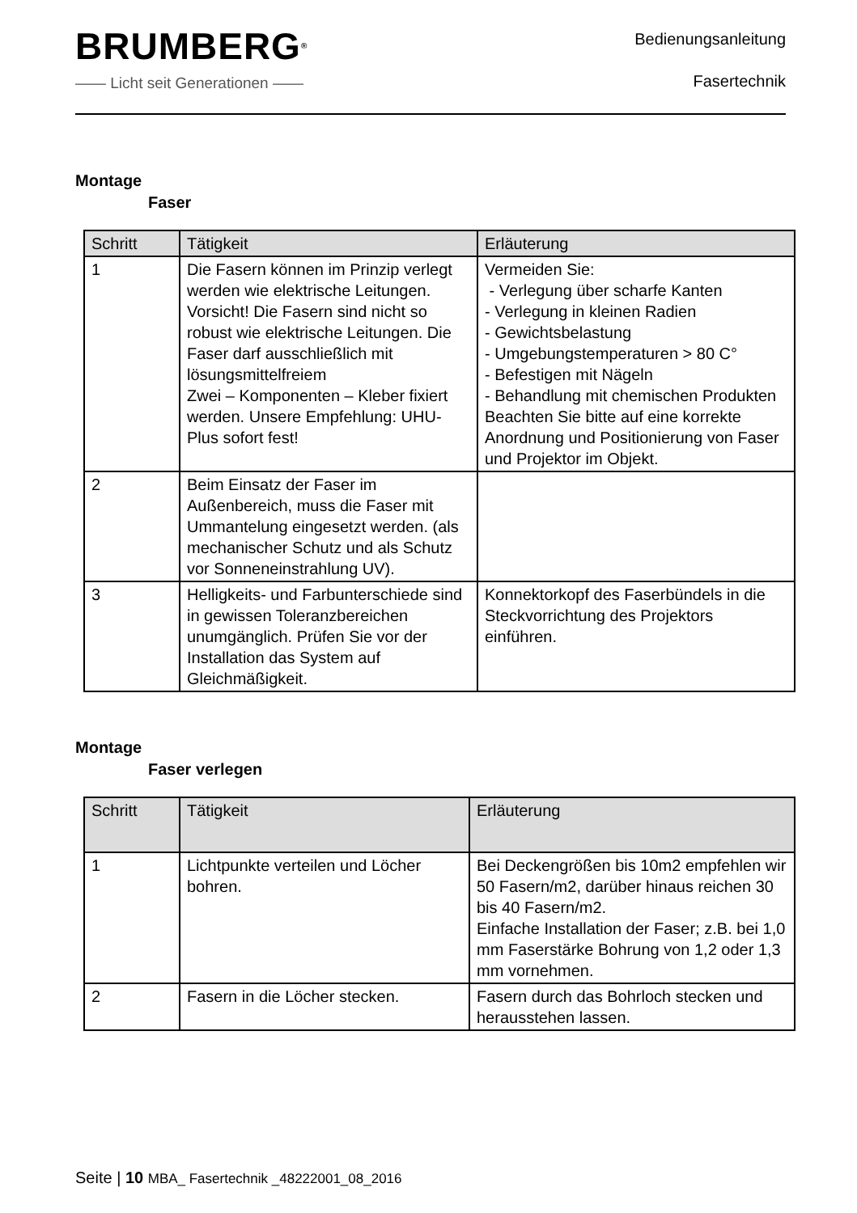BRUMBERG<sup>®</sup>
—— Licht seit Generationen ——
Bedienungsanleitung
Fasertechnik
Montage
Faser
| Schritt | Tätigkeit | Erläuterung |
| --- | --- | --- |
| 1 | Die Fasern können im Prinzip verlegt werden wie elektrische Leitungen. Vorsicht! Die Fasern sind nicht so robust wie elektrische Leitungen. Die Faser darf ausschließlich mit lösungsmittelfreiem Zwei – Komponenten – Kleber fixiert werden. Unsere Empfehlung: UHU-Plus sofort fest! | Vermeiden Sie: - Verlegung über scharfe Kanten - Verlegung in kleinen Radien - Gewichtsbelastung - Umgebungstemperaturen > 80 C° - Befestigen mit Nägeln - Behandlung mit chemischen Produkten Beachten Sie bitte auf eine korrekte Anordnung und Positionierung von Faser und Projektor im Objekt. |
| 2 | Beim Einsatz der Faser im Außenbereich, muss die Faser mit Ummantelung eingesetzt werden. (als mechanischer Schutz und als Schutz vor Sonneneinstrahlung UV). | |
| 3 | Helligkeits- und Farbunterschiede sind in gewissen Toleranzbereichen unumgänglich. Prüfen Sie vor der Installation das System auf Gleichmäßigkeit. | Konnektorkopf des Faserbündels in die Steckvorrichtung des Projektors einführen. |
Montage
Faser verlegen
| Schritt | Tätigkeit | Erläuterung |
| --- | --- | --- |
| 1 | Lichtpunkte verteilen und Löcher bohren. | Bei Deckengrößen bis 10m2 empfehlen wir 50 Fasern/m2, darüber hinaus reichen 30 bis 40 Fasern/m2. Einfache Installation der Faser; z.B. bei 1,0 mm Faserstärke Bohrung von 1,2 oder 1,3 mm vornehmen. |
| 2 | Fasern in die Löcher stecken. | Fasern durch das Bohrloch stecken und herausstehen lassen. |
Seite | 10 MBA_ Fasertechnik _48222001_08_2016